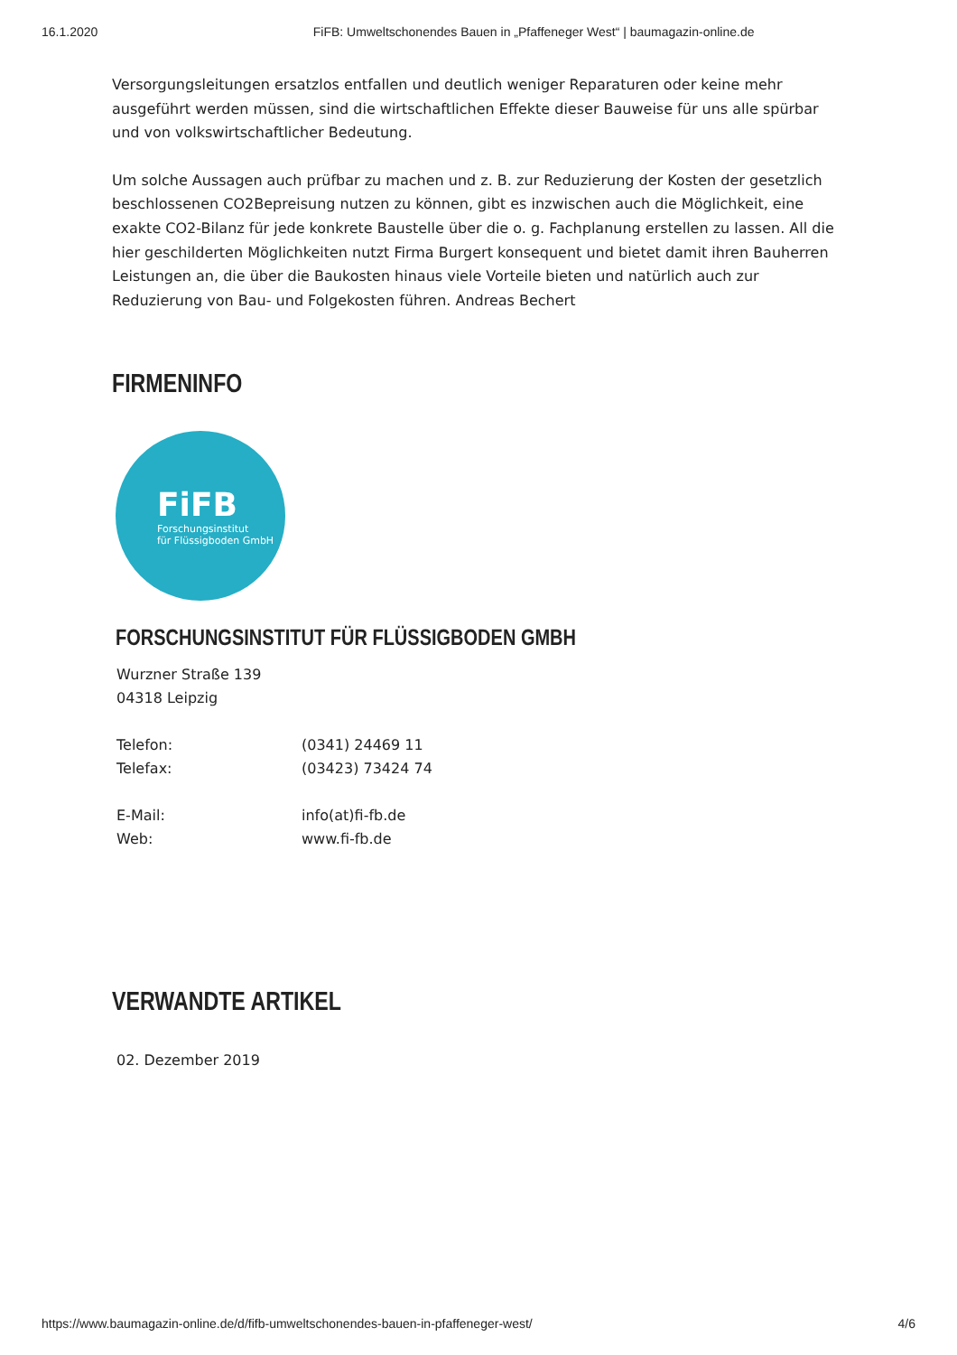16.1.2020 FiFB: Umweltschonendes Bauen in „Pfaffeneger West“ | baumagazin-online.de
Versorgungsleitungen ersatzlos entfallen und deutlich weniger Reparaturen oder keine mehr ausgeführt werden müssen, sind die wirtschaftlichen Effekte dieser Bauweise für uns alle spürbar und von volkswirtschaftlicher Bedeutung.
Um solche Aussagen auch prüfbar zu machen und z. B. zur Reduzierung der Kosten der gesetzlich beschlossenen CO2Bepreisung nutzen zu können, gibt es inzwischen auch die Möglichkeit, eine exakte CO2-Bilanz für jede konkrete Baustelle über die o. g. Fachplanung erstellen zu lassen. All die hier geschilderten Möglichkeiten nutzt Firma Burgert konsequent und bietet damit ihren Bauherren Leistungen an, die über die Baukosten hinaus viele Vorteile bieten und natürlich auch zur Reduzierung von Bau- und Folgekosten führen. Andreas Bechert
FIRMENINFO
FiFB
Forschungsinstitut
für Flüssigboden GmbH
FORSCHUNGSINSTITUT FÜR FLÜSSIGBODEN GMBH
Wurzner Straße 139
04318 Leipzig
| Telefon: | (0341) 24469 11 |
| Telefax: | (03423) 73424 74 |
| E-Mail: | info(at)fi-fb.de |
| Web: | www.fi-fb.de |
VERWANDTE ARTIKEL
02. Dezember 2019
https://www.baumagazin-online.de/d/fifb-umweltschonendes-bauen-in-pfaffeneger-west/ 4/6